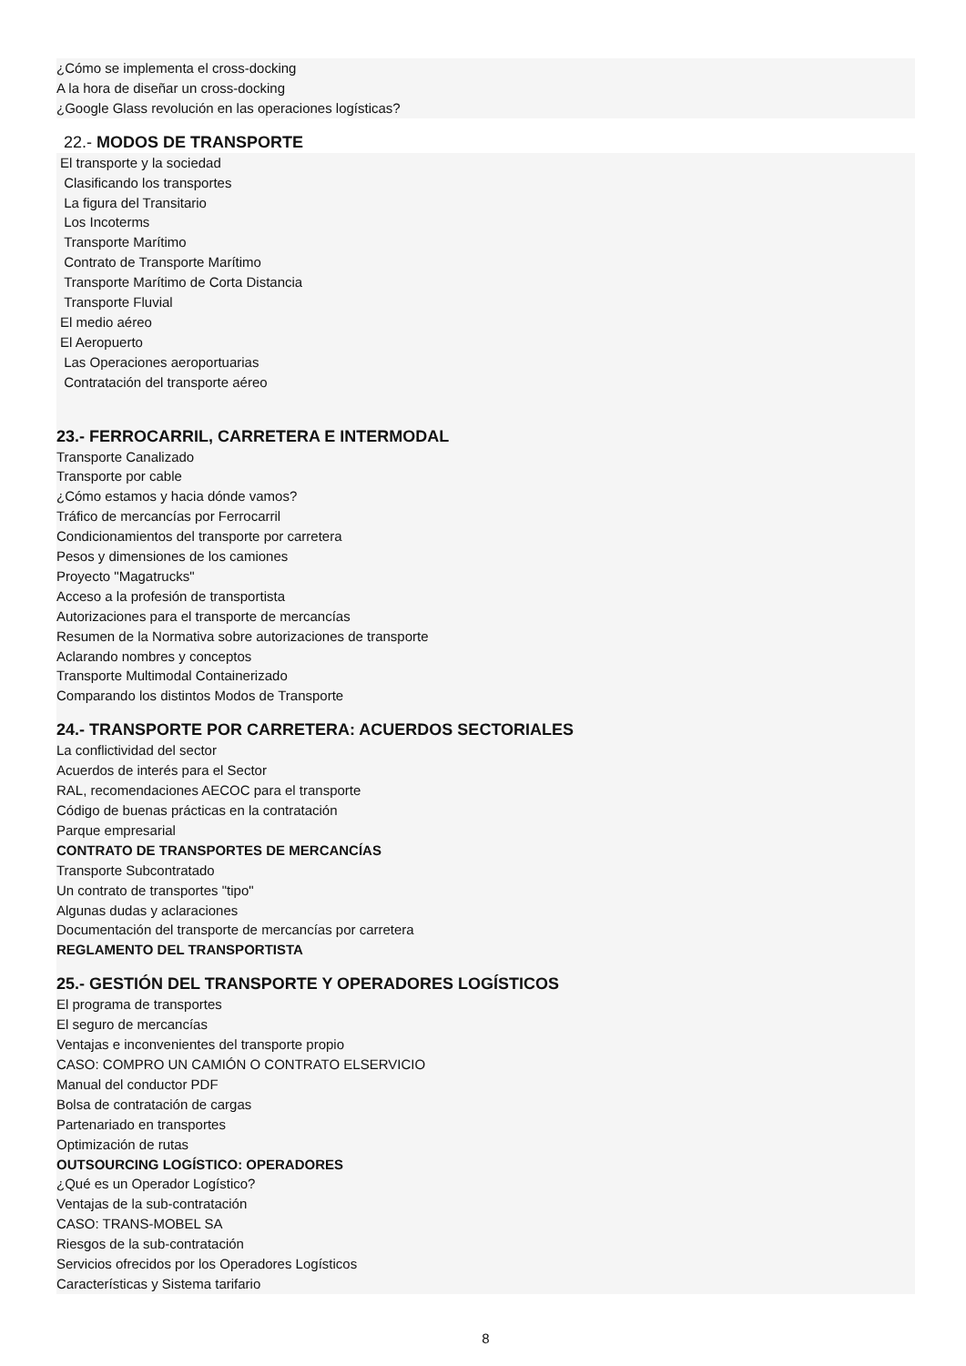¿Cómo se implementa el cross-docking
A la hora de diseñar un cross-docking
¿Google Glass revolución en las operaciones logísticas?
22.- MODOS DE TRANSPORTE
El transporte y la sociedad
Clasificando los transportes
La figura del Transitario
Los Incoterms
Transporte Marítimo
Contrato de Transporte Marítimo
Transporte Marítimo de Corta Distancia
Transporte Fluvial
El medio aéreo
El Aeropuerto
Las Operaciones aeroportuarias
Contratación del transporte aéreo
23.- FERROCARRIL, CARRETERA E INTERMODAL
Transporte Canalizado
Transporte por cable
¿Cómo estamos y hacia dónde vamos?
Tráfico de mercancías por Ferrocarril
Condicionamientos del transporte por carretera
Pesos y dimensiones de los camiones
Proyecto "Magatrucks"
Acceso a la profesión de transportista
Autorizaciones para el transporte de mercancías
Resumen de la Normativa sobre autorizaciones de transporte
Aclarando nombres y conceptos
Transporte Multimodal Containerizado
Comparando los distintos Modos de Transporte
24.- TRANSPORTE POR CARRETERA: ACUERDOS SECTORIALES
La conflictividad del sector
Acuerdos de interés para el Sector
RAL, recomendaciones AECOC para el transporte
Código de buenas prácticas en la contratación
Parque empresarial
CONTRATO DE TRANSPORTES DE MERCANCÍAS
Transporte Subcontratado
Un contrato de transportes "tipo"
Algunas dudas y aclaraciones
Documentación del transporte de mercancías por carretera
REGLAMENTO DEL TRANSPORTISTA
25.- GESTIÓN DEL TRANSPORTE Y OPERADORES LOGÍSTICOS
El programa de transportes
El seguro de mercancías
Ventajas e inconvenientes del transporte propio
CASO: COMPRO UN CAMIÓN O CONTRATO ELSERVICIO
Manual del conductor PDF
Bolsa de contratación de cargas
Partenariado en transportes
Optimización de rutas
OUTSOURCING LOGÍSTICO: OPERADORES
¿Qué es un Operador Logístico?
Ventajas de la sub-contratación
CASO: TRANS-MOBEL SA
Riesgos de la sub-contratación
Servicios ofrecidos por los Operadores Logísticos
Características y Sistema tarifario
8